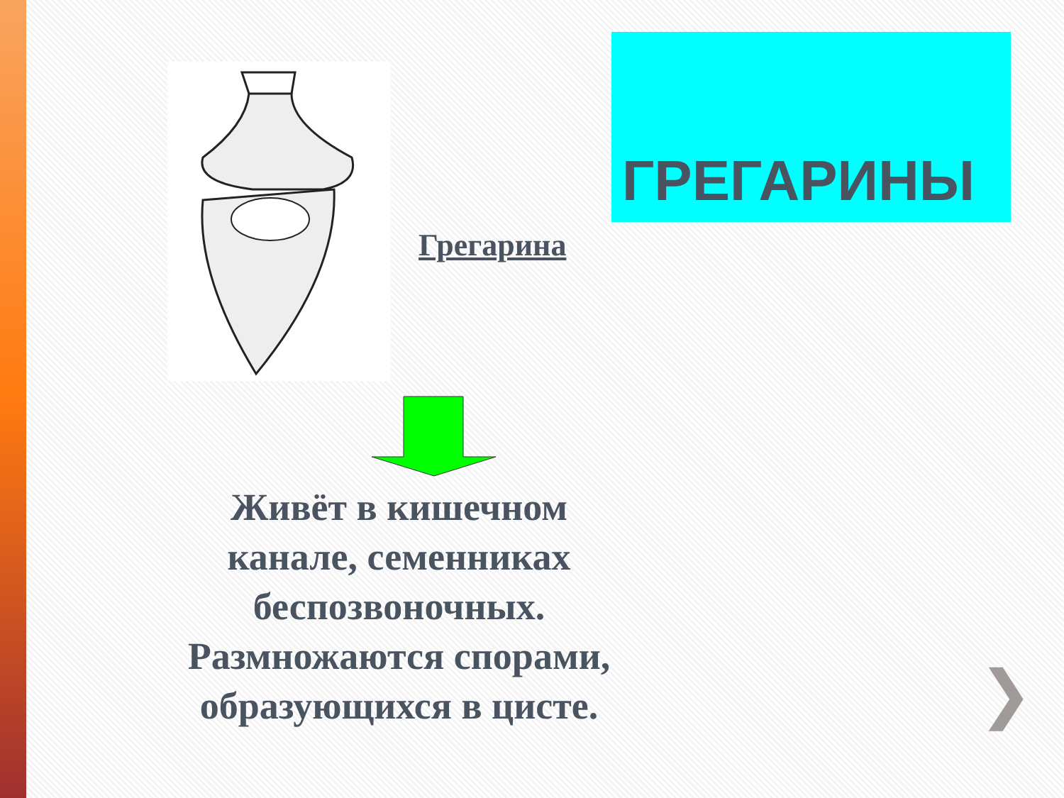ГРЕГАРИНЫ
Грегарина
Живёт в кишечном канале, семенниках беспозвоночных. Размножаются спорами, образующихся в цисте.
❯